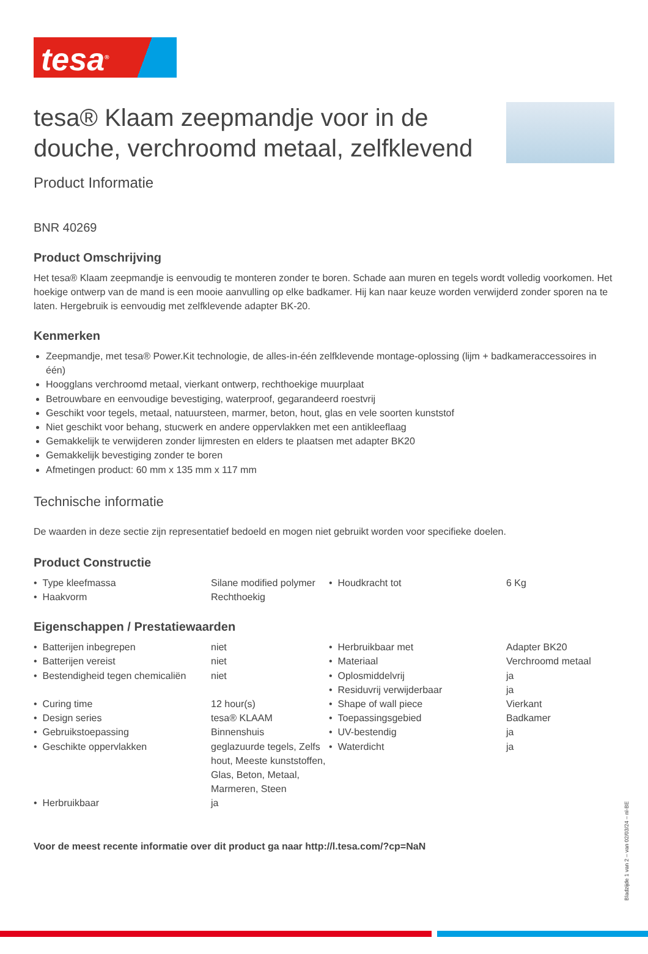tesa<sup>®</sup>
tesa® Klaam zeepmandje voor in de douche, verchroomd metaal, zelfklevend
Product Informatie
BNR 40269
Product Omschrijving
Het tesa® Klaam zeepmandje is eenvoudig te monteren zonder te boren. Schade aan muren en tegels wordt volledig voorkomen. Het hoekige ontwerp van de mand is een mooie aanvulling op elke badkamer. Hij kan naar keuze worden verwijderd zonder sporen na te laten. Hergebruik is eenvoudig met zelfklevende adapter BK-20.
Kenmerken
Zeepmandje, met tesa® Power.Kit technologie, de alles-in-één zelfklevende montage-oplossing (lijm + badkameraccessoires in één)
Hoogglans verchroomd metaal, vierkant ontwerp, rechthoekige muurplaat
Betrouwbare en eenvoudige bevestiging, waterproof, gegarandeerd roestvrij
Geschikt voor tegels, metaal, natuursteen, marmer, beton, hout, glas en vele soorten kunststof
Niet geschikt voor behang, stucwerk en andere oppervlakken met een antikleeflaag
Gemakkelijk te verwijderen zonder lijmresten en elders te plaatsen met adapter BK20
Gemakkelijk bevestiging zonder te boren
Afmetingen product: 60 mm x 135 mm x 117 mm
Technische informatie
De waarden in deze sectie zijn representatief bedoeld en mogen niet gebruikt worden voor specifieke doelen.
Product Constructie
| • Type kleefmassa | Silane modified polymer | • Houdkracht tot | 6 Kg |
| • Haakvorm | Rechthoekig | | |
Eigenschappen / Prestatiewaarden
| • Batterijen inbegrepen | niet | • Herbruikbaar met | Adapter BK20 |
| • Batterijen vereist | niet | • Materiaal | Verchroomd metaal |
| • Bestendigheid tegen chemicaliën | niet | • Oplosmiddelvrij • Residuvrij verwijderbaar | ja ja |
| • Curing time | 12 hour(s) | • Shape of wall piece | Vierkant |
| • Design series | tesa® KLAAM | • Toepassingsgebied | Badkamer |
| • Gebruikstoepassing | Binnenshuis | • UV-bestendig | ja |
| • Geschikte oppervlakken | geglazuurde tegels, Zelfs hout, Meeste kunststoffen, Glas, Beton, Metaal, Marmeren, Steen | • Waterdicht | ja |
| • Herbruikbaar | ja | | |
Voor de meest recente informatie over dit product ga naar http://l.tesa.com/?cp=NaN
Bladzijde 1 van 2 – van 02/03/24 – nl-BE